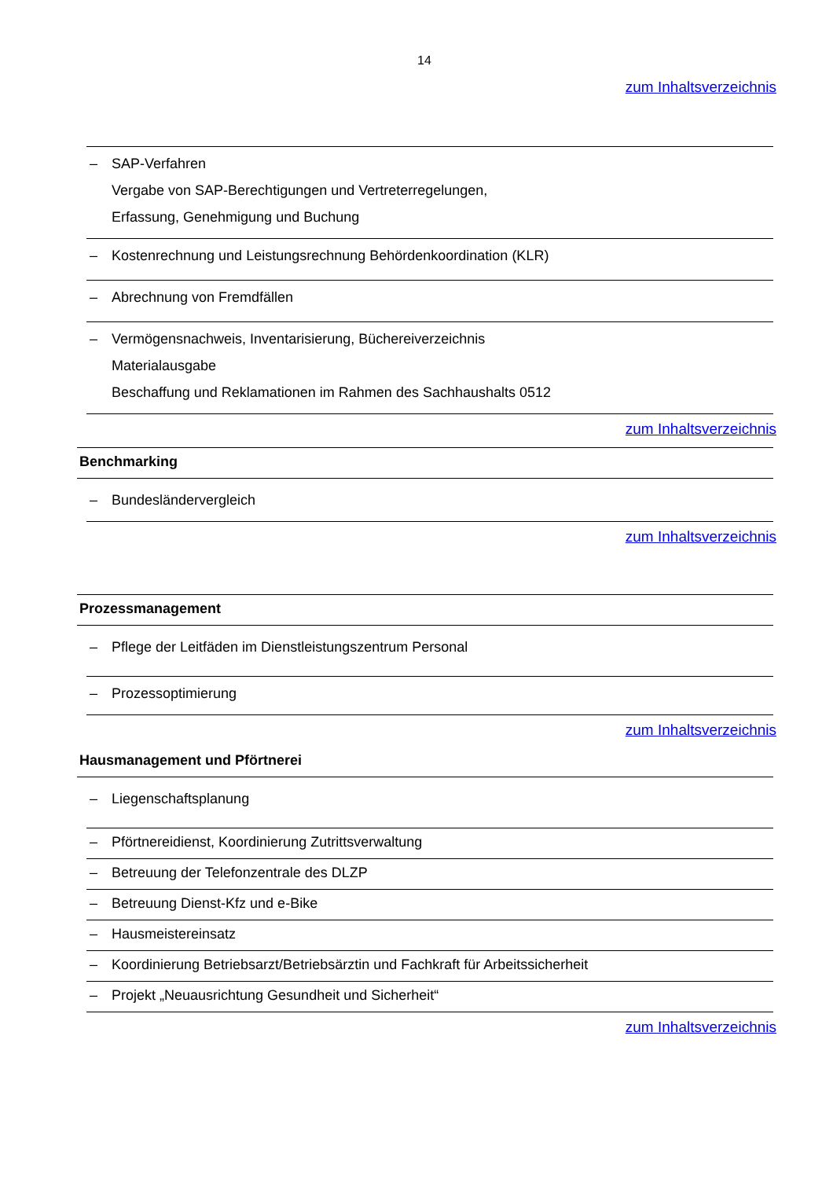14
zum Inhaltsverzeichnis
– SAP-Verfahren
Vergabe von SAP-Berechtigungen und Vertreterregelungen,
Erfassung, Genehmigung und Buchung
– Kostenrechnung und Leistungsrechnung Behördenkoordination (KLR)
– Abrechnung von Fremdfällen
– Vermögensnachweis, Inventarisierung, Büchereiverzeichnis
Materialausgabe
Beschaffung und Reklamationen im Rahmen des Sachhaushalts 0512
zum Inhaltsverzeichnis
Benchmarking
– Bundesländervergleich
zum Inhaltsverzeichnis
Prozessmanagement
– Pflege der Leitfäden im Dienstleistungszentrum Personal
– Prozessoptimierung
zum Inhaltsverzeichnis
Hausmanagement und Pförtnerei
– Liegenschaftsplanung
– Pförtnereidienst, Koordinierung Zutrittsverwaltung
– Betreuung der Telefonzentrale des DLZP
– Betreuung Dienst-Kfz und e-Bike
– Hausmeistereinsatz
– Koordinierung Betriebsarzt/Betriebsärztin und Fachkraft für Arbeitssicherheit
– Projekt „Neuausrichtung Gesundheit und Sicherheit“
zum Inhaltsverzeichnis